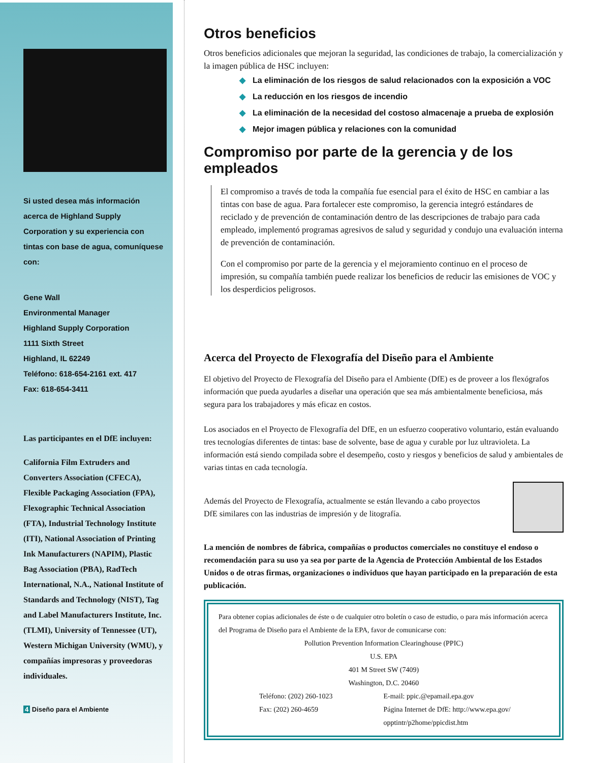Si usted desea más información acerca de Highland Supply Corporation y su experiencia con tintas con base de agua, comuníquese con:
Gene Wall
Environmental Manager
Highland Supply Corporation
1111 Sixth Street
Highland, IL 62249
Teléfono: 618-654-2161 ext. 417
Fax: 618-654-3411
Las participantes en el DfE incluyen:
California Film Extruders and Converters Association (CFECA), Flexible Packaging Association (FPA), Flexographic Technical Association (FTA), Industrial Technology Institute (ITI), National Association of Printing Ink Manufacturers (NAPIM), Plastic Bag Association (PBA), RadTech International, N.A., National Institute of Standards and Technology (NIST), Tag and Label Manufacturers Institute, Inc. (TLMI), University of Tennessee (UT), Western Michigan University (WMU), y compañías impresoras y proveedoras individuales.
4 Diseño para el Ambiente
Otros beneficios
Otros beneficios adicionales que mejoran la seguridad, las condiciones de trabajo, la comercialización y la imagen pública de HSC incluyen:
◆ La eliminación de los riesgos de salud relacionados con la exposición a VOC
◆ La reducción en los riesgos de incendio
◆ La eliminación de la necesidad del costoso almacenaje a prueba de explosión
◆ Mejor imagen pública y relaciones con la comunidad
Compromiso por parte de la gerencia y de los empleados
El compromiso a través de toda la compañía fue esencial para el éxito de HSC en cambiar a las tintas con base de agua. Para fortalecer este compromiso, la gerencia integró estándares de reciclado y de prevención de contaminación dentro de las descripciones de trabajo para cada empleado, implementó programas agresivos de salud y seguridad y condujo una evaluación interna de prevención de contaminación.
Con el compromiso por parte de la gerencia y el mejoramiento continuo en el proceso de impresión, su compañía también puede realizar los beneficios de reducir las emisiones de VOC y los desperdicios peligrosos.
Acerca del Proyecto de Flexografía del Diseño para el Ambiente
El objetivo del Proyecto de Flexografía del Diseño para el Ambiente (DfE) es de proveer a los flexógrafos información que pueda ayudarles a diseñar una operación que sea más ambientalmente beneficiosa, más segura para los trabajadores y más eficaz en costos.
Los asociados en el Proyecto de Flexografía del DfE, en un esfuerzo cooperativo voluntario, están evaluando tres tecnologías diferentes de tintas: base de solvente, base de agua y curable por luz ultravioleta. La información está siendo compilada sobre el desempeño, costo y riesgos y beneficios de salud y ambientales de varias tintas en cada tecnología.
Además del Proyecto de Flexografía, actualmente se están llevando a cabo proyectos DfE similares con las industrias de impresión y de litografía.
La mención de nombres de fábrica, compañías o productos comerciales no constituye el endoso o recomendación para su uso ya sea por parte de la Agencia de Protección Ambiental de los Estados Unidos o de otras firmas, organizaciones o individuos que hayan participado en la preparación de esta publicación.
Para obtener copias adicionales de éste o de cualquier otro boletín o caso de estudio, o para más información acerca del Programa de Diseño para el Ambiente de la EPA, favor de comunicarse con:
Pollution Prevention Information Clearinghouse (PPIC)
U.S. EPA
401 M Street SW (7409)
Washington, D.C. 20460
Teléfono: (202) 260-1023
Fax: (202) 260-4659
E-mail: ppic.@epamail.epa.gov
Página Internet de DfE: http://www.epa.gov/
opptintr/p2home/ppicdist.htm